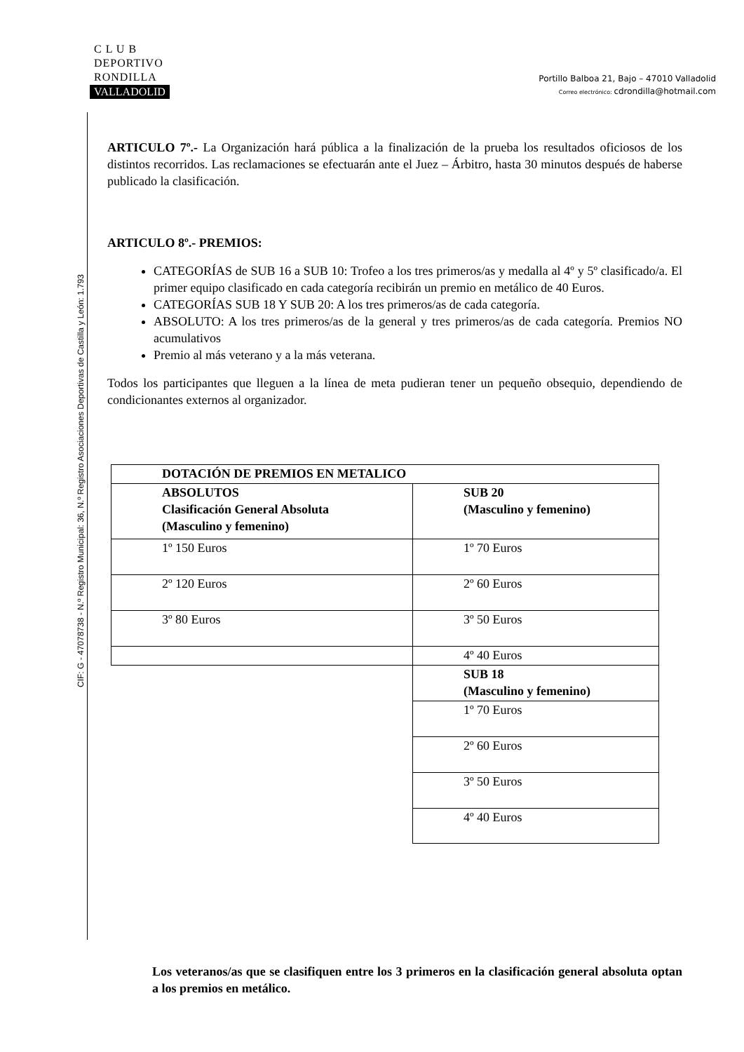C L U B
DEPORTIVO
RONDILLA
VALLADOLID
Portillo Balboa 21, Bajo – 47010 Valladolid
Correo electrónico: cdrondilla@hotmail.com
CIF: G - 47078738 - N.º Registro Municipal: 36, N.º Registro Asociaciones Deportivas de Castilla y León: 1.793
ARTICULO 7º.- La Organización hará pública a la finalización de la prueba los resultados oficiosos de los distintos recorridos. Las reclamaciones se efectuarán ante el Juez – Árbitro, hasta 30 minutos después de haberse publicado la clasificación.
ARTICULO 8º.- PREMIOS:
CATEGORÍAS de SUB 16 a SUB 10: Trofeo a los tres primeros/as y medalla al 4º y 5º clasificado/a. El primer equipo clasificado en cada categoría recibirán un premio en metálico de 40 Euros.
CATEGORÍAS SUB 18 Y SUB 20: A los tres primeros/as de cada categoría.
ABSOLUTO: A los tres primeros/as de la general y tres primeros/as de cada categoría. Premios NO acumulativos
Premio al más veterano y a la más veterana.
Todos los participantes que lleguen a la línea de meta pudieran tener un pequeño obsequio, dependiendo de condicionantes externos al organizador.
| DOTACIÓN DE PREMIOS EN METALICO | |
| ABSOLUTOS Clasificación General Absoluta (Masculino y femenino) | SUB 20 (Masculino y femenino) |
| 1º 150 Euros | 1º 70 Euros |
| 2º 120 Euros | 2º 60 Euros |
| 3º 80 Euros | 3º 50 Euros |
| | 4º 40 Euros |
| | SUB 18 (Masculino y femenino) |
| | 1º 70 Euros |
| | 2º 60 Euros |
| | 3º 50 Euros |
| | 4º 40 Euros |
Los veteranos/as que se clasifiquen entre los 3 primeros en la clasificación general absoluta optan a los premios en metálico.